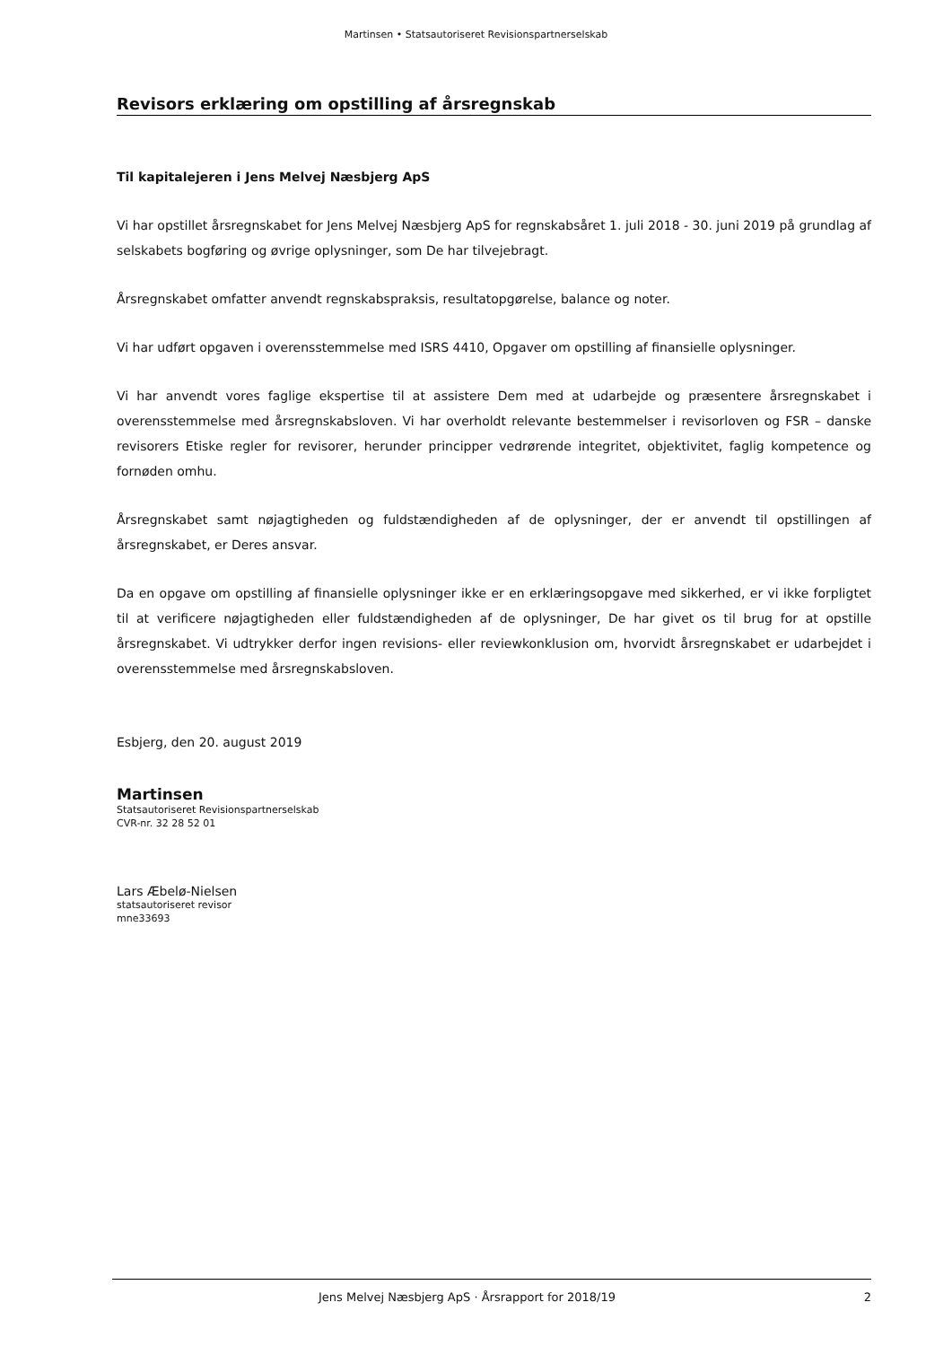Martinsen • Statsautoriseret Revisionspartnerselskab
Revisors erklæring om opstilling af årsregnskab
Til kapitalejeren i Jens Melvej Næsbjerg ApS
Vi har opstillet årsregnskabet for Jens Melvej Næsbjerg ApS for regnskabsåret 1. juli 2018 - 30. juni 2019 på grundlag af selskabets bogføring og øvrige oplysninger, som De har tilvejebragt.
Årsregnskabet omfatter anvendt regnskabspraksis, resultatopgørelse, balance og noter.
Vi har udført opgaven i overensstemmelse med ISRS 4410, Opgaver om opstilling af finansielle oplysninger.
Vi har anvendt vores faglige ekspertise til at assistere Dem med at udarbejde og præsentere årsregnskabet i overensstemmelse med årsregnskabsloven. Vi har overholdt relevante bestemmelser i revisorloven og FSR – danske revisorers Etiske regler for revisorer, herunder principper vedrørende integritet, objektivitet, faglig kompetence og fornøden omhu.
Årsregnskabet samt nøjagtigheden og fuldstændigheden af de oplysninger, der er anvendt til opstillingen af årsregnskabet, er Deres ansvar.
Da en opgave om opstilling af finansielle oplysninger ikke er en erklæringsopgave med sikkerhed, er vi ikke forpligtet til at verificere nøjagtigheden eller fuldstændigheden af de oplysninger, De har givet os til brug for at opstille årsregnskabet. Vi udtrykker derfor ingen revisions- eller reviewkonklusion om, hvorvidt årsregnskabet er udarbejdet i overensstemmelse med årsregnskabsloven.
Esbjerg, den 20. august 2019
Martinsen
Statsautoriseret Revisionspartnerselskab
CVR-nr. 32 28 52 01
Lars Æbelø-Nielsen
statsautoriseret revisor
mne33693
Jens Melvej Næsbjerg ApS · Årsrapport for 2018/19 2